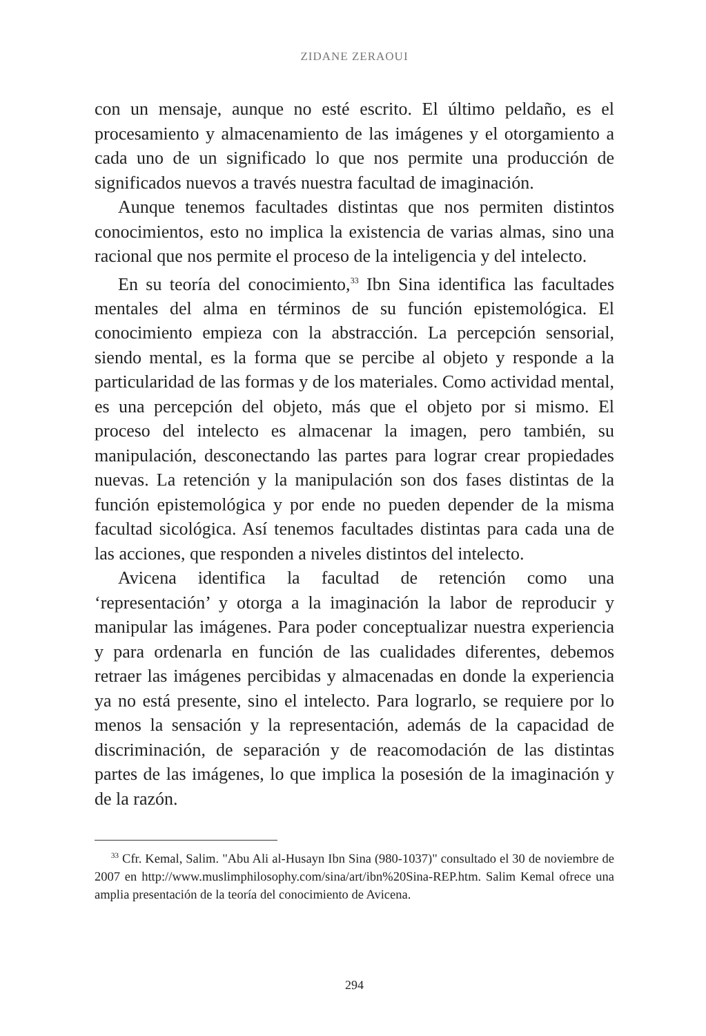ZIDANE ZERAOUI
con un mensaje, aunque no esté escrito. El último peldaño, es el procesamiento y almacenamiento de las imágenes y el otorgamiento a cada uno de un significado lo que nos permite una producción de significados nuevos a través nuestra facultad de imaginación.
Aunque tenemos facultades distintas que nos permiten distintos conocimientos, esto no implica la existencia de varias almas, sino una racional que nos permite el proceso de la inteligencia y del intelecto.
En su teoría del conocimiento,<sup>33</sup> Ibn Sina identifica las facultades mentales del alma en términos de su función epistemológica. El conocimiento empieza con la abstracción. La percepción sensorial, siendo mental, es la forma que se percibe al objeto y responde a la particularidad de las formas y de los materiales. Como actividad mental, es una percepción del objeto, más que el objeto por si mismo. El proceso del intelecto es almacenar la imagen, pero también, su manipulación, desconectando las partes para lograr crear propiedades nuevas. La retención y la manipulación son dos fases distintas de la función epistemológica y por ende no pueden depender de la misma facultad sicológica. Así tenemos facultades distintas para cada una de las acciones, que responden a niveles distintos del intelecto.
Avicena identifica la facultad de retención como una ‘representación’ y otorga a la imaginación la labor de reproducir y manipular las imágenes. Para poder conceptualizar nuestra experiencia y para ordenarla en función de las cualidades diferentes, debemos retraer las imágenes percibidas y almacenadas en donde la experiencia ya no está presente, sino el intelecto. Para lograrlo, se requiere por lo menos la sensación y la representación, además de la capacidad de discriminación, de separación y de reacomodación de las distintas partes de las imágenes, lo que implica la posesión de la imaginación y de la razón.
<sup>33</sup> Cfr. Kemal, Salim. "Abu Ali al-Husayn Ibn Sina (980-1037)" consultado el 30 de noviembre de 2007 en http://www.muslimphilosophy.com/sina/art/ibn%20Sina-REP.htm. Salim Kemal ofrece una amplia presentación de la teoría del conocimiento de Avicena.
294